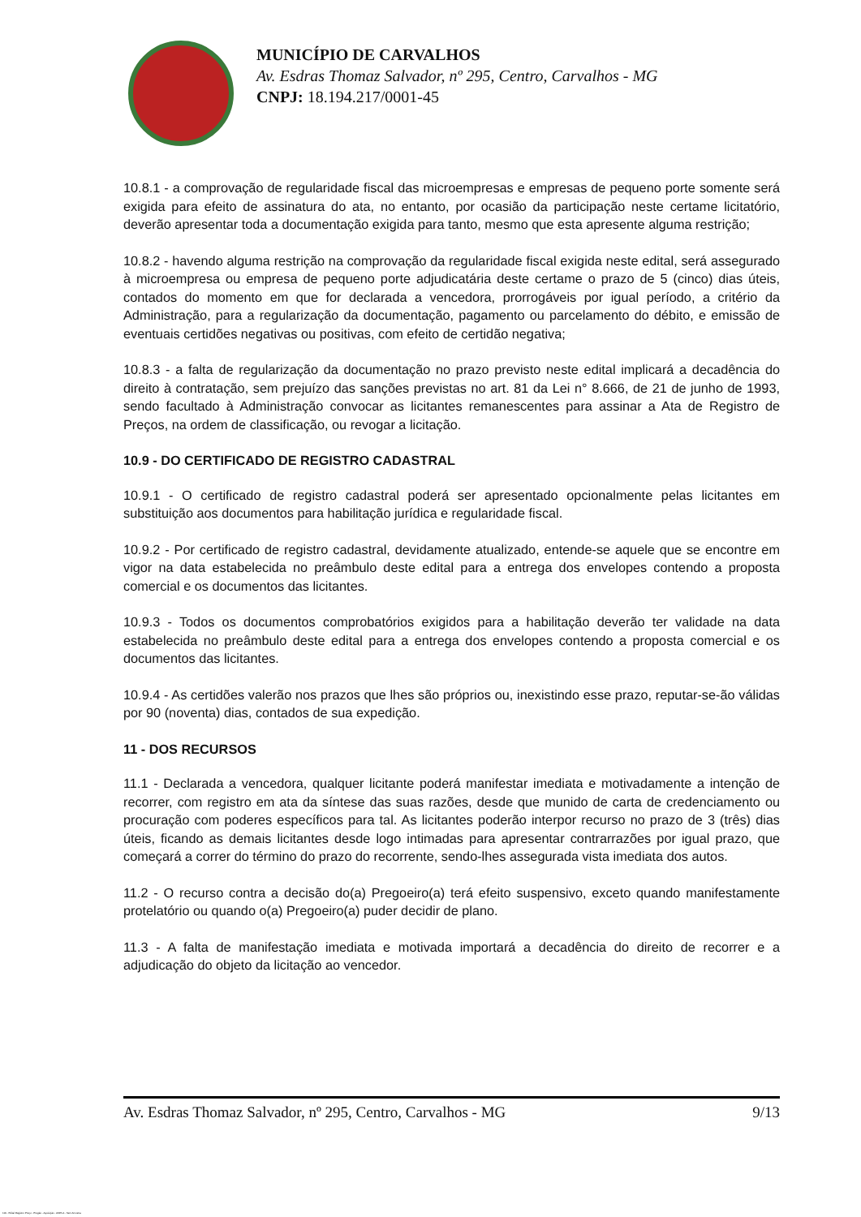MUNICÍPIO DE CARVALHOS
Av. Esdras Thomaz Salvador, nº 295, Centro, Carvalhos - MG
CNPJ: 18.194.217/0001-45
10.8.1 - a comprovação de regularidade fiscal das microempresas e empresas de pequeno porte somente será exigida para efeito de assinatura do ata, no entanto, por ocasião da participação neste certame licitatório, deverão apresentar toda a documentação exigida para tanto, mesmo que esta apresente alguma restrição;
10.8.2 - havendo alguma restrição na comprovação da regularidade fiscal exigida neste edital, será assegurado à microempresa ou empresa de pequeno porte adjudicatária deste certame o prazo de 5 (cinco) dias úteis, contados do momento em que for declarada a vencedora, prorrogáveis por igual período, a critério da Administração, para a regularização da documentação, pagamento ou parcelamento do débito, e emissão de eventuais certidões negativas ou positivas, com efeito de certidão negativa;
10.8.3 - a falta de regularização da documentação no prazo previsto neste edital implicará a decadência do direito à contratação, sem prejuízo das sanções previstas no art. 81 da Lei n° 8.666, de 21 de junho de 1993, sendo facultado à Administração convocar as licitantes remanescentes para assinar a Ata de Registro de Preços, na ordem de classificação, ou revogar a licitação.
10.9 - DO CERTIFICADO DE REGISTRO CADASTRAL
10.9.1 - O certificado de registro cadastral poderá ser apresentado opcionalmente pelas licitantes em substituição aos documentos para habilitação jurídica e regularidade fiscal.
10.9.2 - Por certificado de registro cadastral, devidamente atualizado, entende-se aquele que se encontre em vigor na data estabelecida no preâmbulo deste edital para a entrega dos envelopes contendo a proposta comercial e os documentos das licitantes.
10.9.3 - Todos os documentos comprobatórios exigidos para a habilitação deverão ter validade na data estabelecida no preâmbulo deste edital para a entrega dos envelopes contendo a proposta comercial e os documentos das licitantes.
10.9.4 - As certidões valerão nos prazos que lhes são próprios ou, inexistindo esse prazo, reputar-se-ão válidas por 90 (noventa) dias, contados de sua expedição.
11 - DOS RECURSOS
11.1 - Declarada a vencedora, qualquer licitante poderá manifestar imediata e motivadamente a intenção de recorrer, com registro em ata da síntese das suas razões, desde que munido de carta de credenciamento ou procuração com poderes específicos para tal. As licitantes poderão interpor recurso no prazo de 3 (três) dias úteis, ficando as demais licitantes desde logo intimadas para apresentar contrarrazões por igual prazo, que começará a correr do término do prazo do recorrente, sendo-lhes assegurada vista imediata dos autos.
11.2 - O recurso contra a decisão do(a) Pregoeiro(a) terá efeito suspensivo, exceto quando manifestamente protelatório ou quando o(a) Pregoeiro(a) puder decidir de plano.
11.3 - A falta de manifestação imediata e motivada importará a decadência do direito de recorrer e a adjudicação do objeto da licitação ao vencedor.
Av. Esdras Thomaz Salvador, nº 295, Centro, Carvalhos - MG 9/13
119 - Edital Registro Preço - Pregão - Aquisição - AMPLA - Sem Amostra